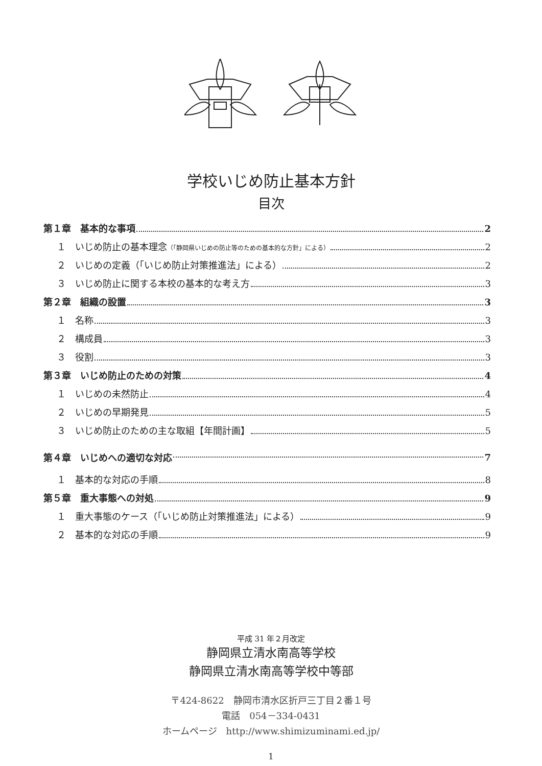学校いじめ防止基本方針
目次
第１章　基本的な事項 2
１　いじめ防止の基本理念（「静岡県いじめの防止等のための基本的な方針」による） 2
２　いじめの定義（「いじめ防止対策推進法」による） 2
３　いじめ防止に関する本校の基本的な考え方 3
第２章　組織の設置 3
１　名称 3
２　構成員 3
３　役割 3
第３章　いじめ防止のための対策 4
１　いじめの未然防止 4
２　いじめの早期発見 5
３　いじめ防止のための主な取組【年間計画】 5
第４章　いじめへの適切な対応 7
１　基本的な対応の手順 8
第５章　重大事態への対処 9
１　重大事態のケース（「いじめ防止対策推進法」による） 9
２　基本的な対応の手順 9
平成 31 年２月改定
静岡県立清水南高等学校
静岡県立清水南高等学校中等部
〒424-8622　静岡市清水区折戸三丁目２番１号
電話　054－334-0431
ホームページ　http://www.shimizuminami.ed.jp/
1